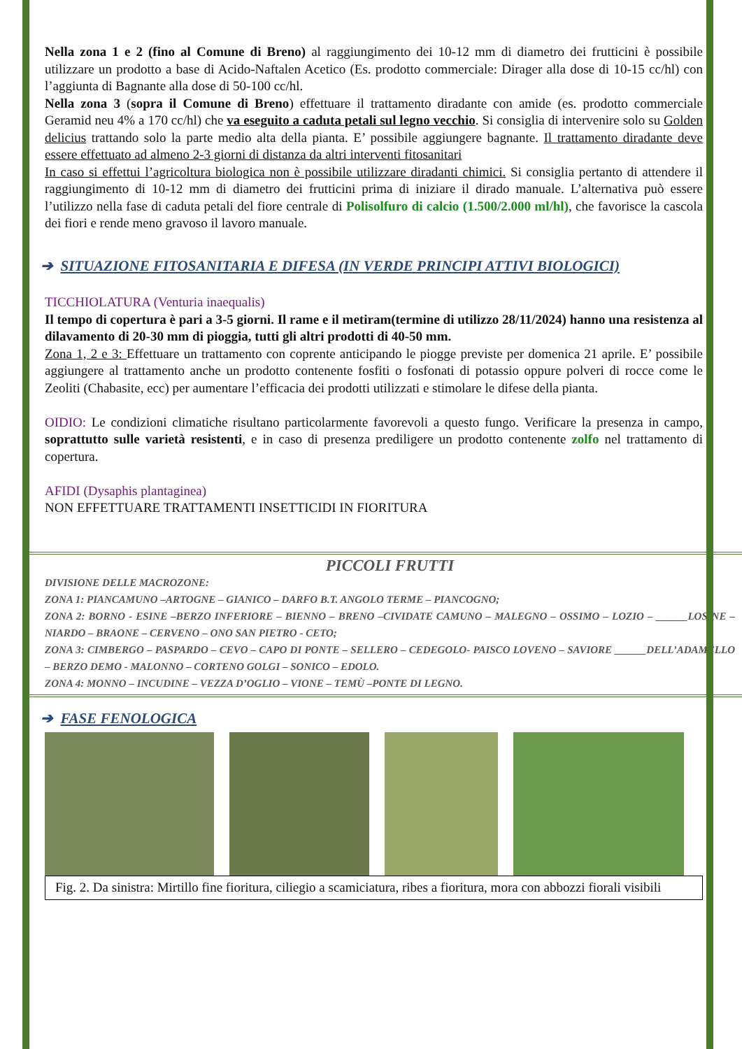Nella zona 1 e 2 (fino al Comune di Breno) al raggiungimento dei 10-12 mm di diametro dei frutticini è possibile utilizzare un prodotto a base di Acido-Naftalen Acetico (Es. prodotto commerciale: Dirager alla dose di 10-15 cc/hl) con l’aggiunta di Bagnante alla dose di 50-100 cc/hl.
Nella zona 3 (sopra il Comune di Breno) effettuare il trattamento diradante con amide (es. prodotto commerciale Geramid neu 4% a 170 cc/hl) che va eseguito a caduta petali sul legno vecchio. Si consiglia di intervenire solo su Golden delicius trattando solo la parte medio alta della pianta. E’ possibile aggiungere bagnante. Il trattamento diradante deve essere effettuato ad almeno 2-3 giorni di distanza da altri interventi fitosanitari
In caso si effettui l’agricoltura biologica non è possibile utilizzare diradanti chimici. Si consiglia pertanto di attendere il raggiungimento di 10-12 mm di diametro dei frutticini prima di iniziare il dirado manuale. L’alternativa può essere l’utilizzo nella fase di caduta petali del fiore centrale di Polisolfuro di calcio (1.500/2.000 ml/hl), che favorisce la cascola dei fiori e rende meno gravoso il lavoro manuale.
➔ SITUAZIONE FITOSANITARIA E DIFESA (IN VERDE PRINCIPI ATTIVI BIOLOGICI)
TICCHIOLATURA (Venturia inaequalis)
Il tempo di copertura è pari a 3-5 giorni. Il rame e il metiram(termine di utilizzo 28/11/2024) hanno una resistenza al dilavamento di 20-30 mm di pioggia, tutti gli altri prodotti di 40-50 mm.
Zona 1, 2 e 3: Effettuare un trattamento con coprente anticipando le piogge previste per domenica 21 aprile. E’ possibile aggiungere al trattamento anche un prodotto contenente fosfiti o fosfonati di potassio oppure polveri di rocce come le Zeoliti (Chabasite, ecc) per aumentare l’efficacia dei prodotti utilizzati e stimolare le difese della pianta.
OIDIO: Le condizioni climatiche risultano particolarmente favorevoli a questo fungo. Verificare la presenza in campo, soprattutto sulle varietà resistenti, e in caso di presenza prediligere un prodotto contenente zolfo nel trattamento di copertura.
AFIDI (Dysaphis plantaginea)
NON EFFETTUARE TRATTAMENTI INSETTICIDI IN FIORITURA
PICCOLI FRUTTI
DIVISIONE DELLE MACROZONE:
ZONA 1: PIANCAMUNO –ARTOGNE – GIANICO – DARFO B.T. ANGOLO TERME – PIANCOGNO;
ZONA 2: BORNO - ESINE –BERZO INFERIORE – BIENNO – BRENO –CIVIDATE CAMUNO – MALEGNO – OSSIMO – LOZIO – ______LOSINE –NIARDO – BRAONE – CERVENO – ONO SAN PIETRO - CETO;
ZONA 3: CIMBERGO – PASPARDO – CEVO – CAPO DI PONTE – SELLERO – CEDEGOLO- PAISCO LOVENO – SAVIORE ______DELL’ADAMELLO – BERZO DEMO - MALONNO – CORTENO GOLGI – SONICO – EDOLO.
ZONA 4: MONNO – INCUDINE – VEZZA D’OGLIO – VIONE – TEMÙ –PONTE DI LEGNO.
➔ FASE FENOLOGICA
Fig. 2. Da sinistra: Mirtillo fine fioritura, ciliegio a scamiciatura, ribes a fioritura, mora con abbozzi fiorali visibili